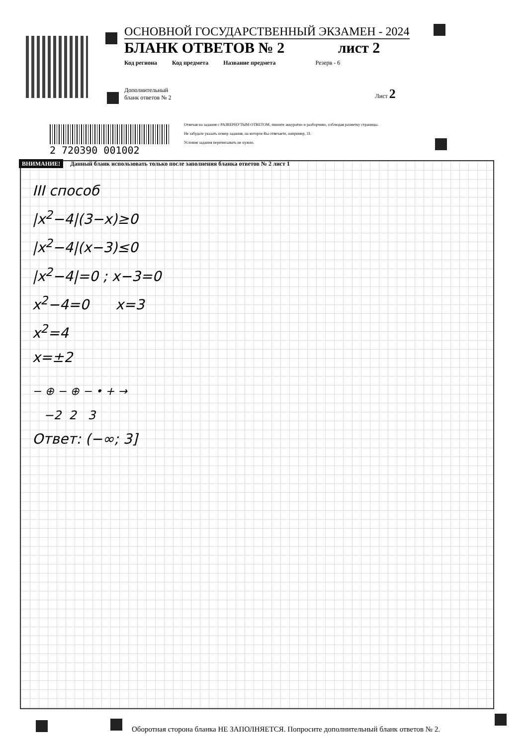ОСНОВНОЙ ГОСУДАРСТВЕННЫЙ ЭКЗАМЕН - 2024
БЛАНК ОТВЕТОВ № 2 лист 2
Код региона Код предмета Название предмета Резерв - 6
Дополнительный
бланк ответов № 2 Лист 2
2 720390 001002
Отвечая на задания с РАЗВЕРНУТЫМ ОТВЕТОМ, пишите аккуратно и разборчиво, соблюдая разметку страницы.
Не забудьте указать номер задания, на которое Вы отвечаете, например, 31.
Условия задания переписывать не нужно.
ВНИМАНИЕ! Данный бланк использовать только после заполнения бланка ответов № 2 лист 1
III способ
|x<sup>2</sup>−4|(3−x)≥0
|x<sup>2</sup>−4|(x−3)≤0
|x<sup>2</sup>−4|=0 ; x−3=0
x<sup>2</sup>−4=0 x=3
x<sup>2</sup>=4
x=±2
− ⊕ − ⊕ − • + →
−2 2 3
Ответ: (−∞; 3]
Оборотная сторона бланка НЕ ЗАПОЛНЯЕТСЯ. Попросите дополнительный бланк ответов № 2.